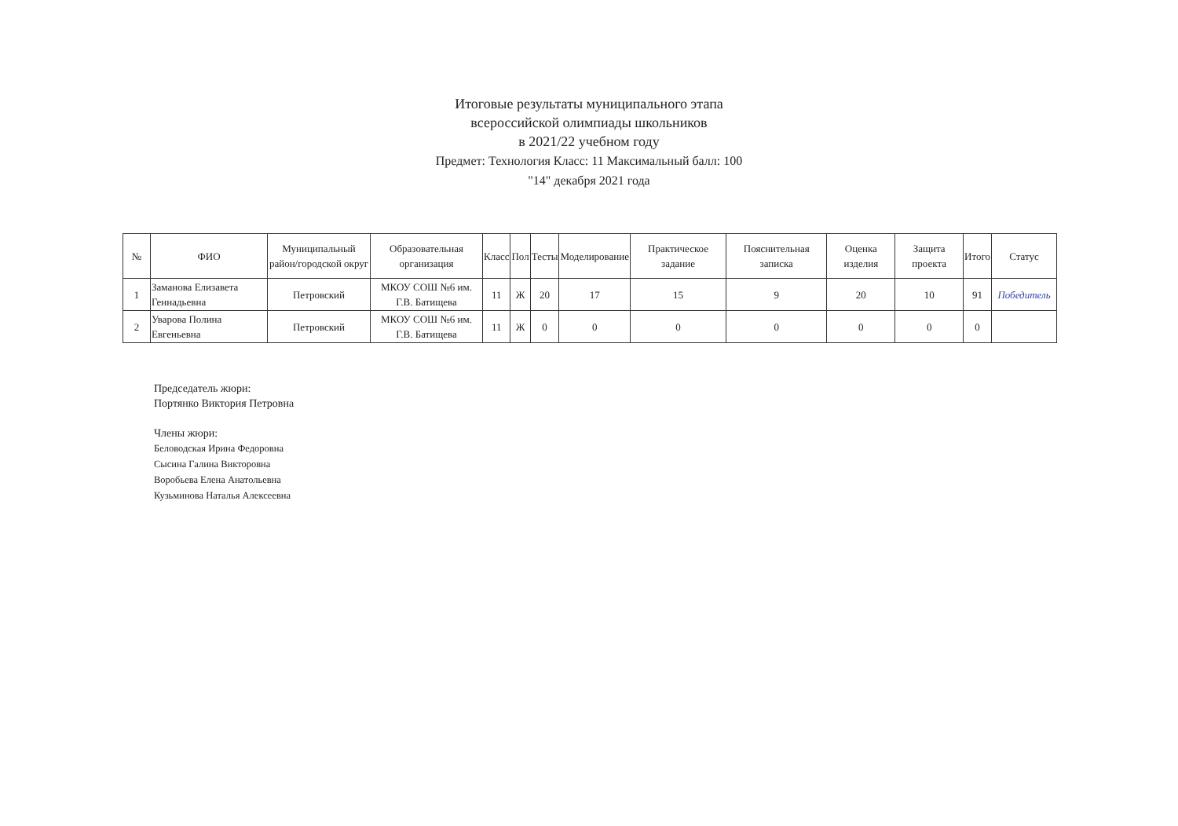Итоговые результаты муниципального этапа
всероссийской олимпиады школьников
в 2021/22 учебном году
Предмет: Технология Класс: 11 Максимальный балл: 100
"14" декабря 2021 года
| № | ФИО | Муниципальный район/городской округ | Образовательная организация | Класс | Пол | Тесты | Моделирование | Практическое задание | Пояснительная записка | Оценка изделия | Защита проекта | Итого | Статус |
| --- | --- | --- | --- | --- | --- | --- | --- | --- | --- | --- | --- | --- | --- |
| 1 | Заманова Елизавета Геннадьевна | Петровский | МКОУ СОШ №6 им. Г.В. Батищева | 11 | Ж | 20 | 17 | 15 | 9 | 20 | 10 | 91 | Победитель |
| 2 | Уварова Полина Евгеньевна | Петровский | МКОУ СОШ №6 им. Г.В. Батищева | 11 | Ж | 0 | 0 | 0 | 0 | 0 | 0 | 0 | |
Председатель жюри:
Портянко Виктория Петровна
Члены жюри:
Беловодская Ирина Федоровна
Сысина Галина Викторовна
Воробьева Елена Анатольевна
Кузьминова Наталья Алексеевна